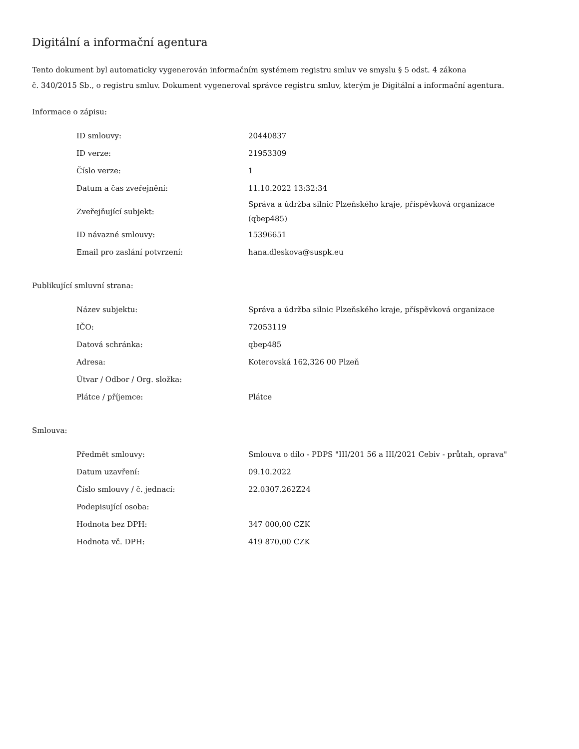Digitální a informační agentura
Tento dokument byl automaticky vygenerován informačním systémem registru smluv ve smyslu § 5 odst. 4 zákona
č. 340/2015 Sb., o registru smluv. Dokument vygeneroval správce registru smluv, kterým je Digitální a informační agentura.
Informace o zápisu:
| ID smlouvy: | 20440837 |
| ID verze: | 21953309 |
| Číslo verze: | 1 |
| Datum a čas zveřejnění: | 11.10.2022 13:32:34 |
| Zveřejňující subjekt: | Správa a údržba silnic Plzeňského kraje, příspěvková organizace (qbep485) |
| ID návazné smlouvy: | 15396651 |
| Email pro zaslání potvrzení: | hana.dleskova@suspk.eu |
Publikující smluvní strana:
| Název subjektu: | Správa a údržba silnic Plzeňského kraje, příspěvková organizace |
| IČO: | 72053119 |
| Datová schránka: | qbep485 |
| Adresa: | Koterovská 162,326 00 Plzeň |
| Útvar / Odbor / Org. složka: | |
| Plátce / příjemce: | Plátce |
Smlouva:
| Předmět smlouvy: | Smlouva o dílo - PDPS "III/201 56 a III/2021 Cebiv - průtah, oprava" |
| Datum uzavření: | 09.10.2022 |
| Číslo smlouvy / č. jednací: | 22.0307.262Z24 |
| Podepisující osoba: | |
| Hodnota bez DPH: | 347 000,00 CZK |
| Hodnota vč. DPH: | 419 870,00 CZK |